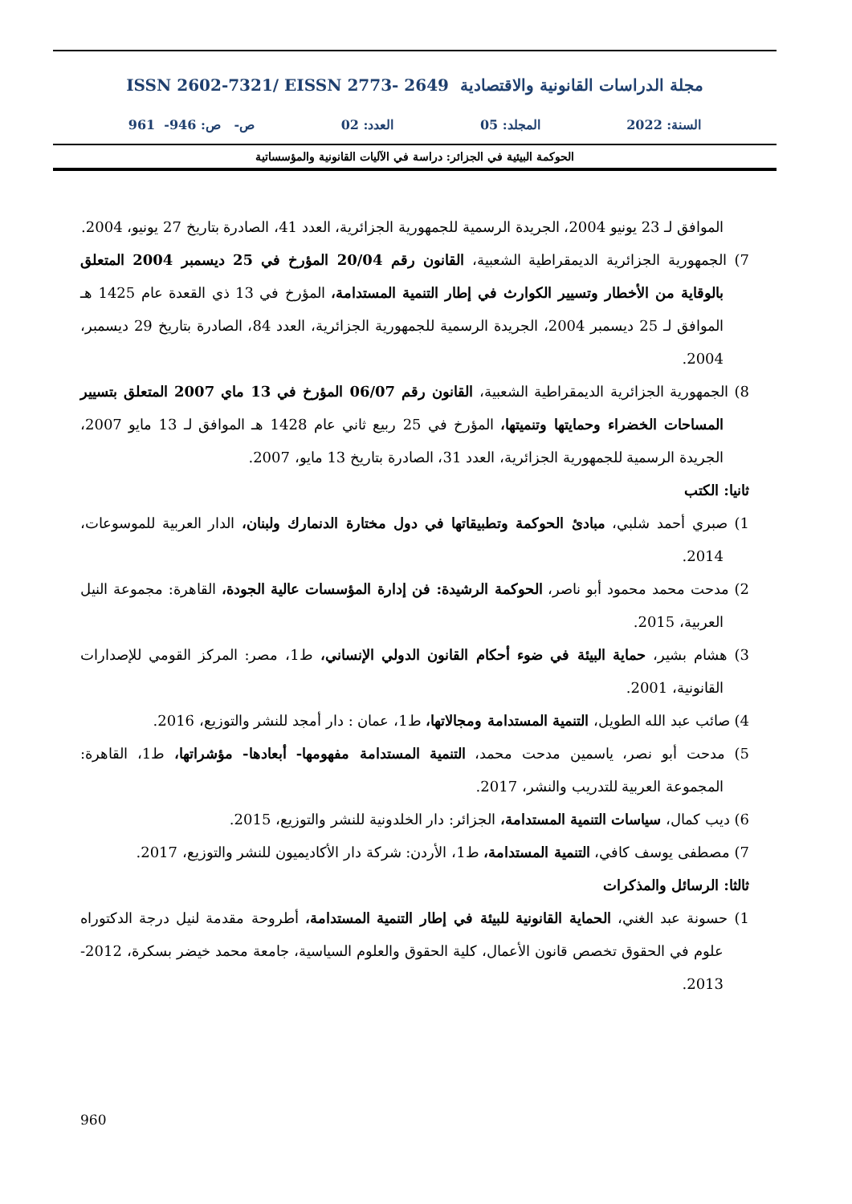مجلة الدراسات القانونية والاقتصادية ISSN 2602-7321/ EISSN 2773- 2649
السنة: 2022 المجلد: 05 العدد: 02 ص- ص: 946- 961
الحوكمة البيئية في الجزائر: دراسة في الآليات القانونية والمؤسساتية
الموافق لـ 23 يونيو 2004، الجريدة الرسمية للجمهورية الجزائرية، العدد 41، الصادرة بتاريخ 27 يونيو، 2004.
7) الجمهورية الجزائرية الديمقراطية الشعبية، القانون رقم 20/04 المؤرخ في 25 ديسمبر 2004 المتعلق بالوقاية من الأخطار وتسيير الكوارث في إطار التنمية المستدامة، المؤرخ في 13 ذي القعدة عام 1425 هـ الموافق لـ 25 ديسمبر 2004، الجريدة الرسمية للجمهورية الجزائرية، العدد 84، الصادرة بتاريخ 29 ديسمبر، 2004.
8) الجمهورية الجزائرية الديمقراطية الشعبية، القانون رقم 06/07 المؤرخ في 13 ماي 2007 المتعلق بتسيير المساحات الخضراء وحمايتها وتنميتها، المؤرخ في 25 ربيع ثاني عام 1428 هـ الموافق لـ 13 مايو 2007، الجريدة الرسمية للجمهورية الجزائرية، العدد 31، الصادرة بتاريخ 13 مايو، 2007.
ثانيا: الكتب
1) صبري أحمد شلبي، مبادئ الحوكمة وتطبيقاتها في دول مختارة الدنمارك ولبنان، الدار العربية للموسوعات، 2014.
2) مدحت محمد محمود أبو ناصر، الحوكمة الرشيدة: فن إدارة المؤسسات عالية الجودة، القاهرة: مجموعة النيل العربية، 2015.
3) هشام بشير، حماية البيئة في ضوء أحكام القانون الدولي الإنساني، ط1، مصر: المركز القومي للإصدارات القانونية، 2001.
4) صائب عبد الله الطويل، التنمية المستدامة ومجالاتها، ط1، عمان : دار أمجد للنشر والتوزيع، 2016.
5) مدحت أبو نصر، ياسمين مدحت محمد، التنمية المستدامة مفهومها- أبعادها- مؤشراتها، ط1، القاهرة: المجموعة العربية للتدريب والنشر، 2017.
6) ديب كمال، سياسات التنمية المستدامة، الجزائر: دار الخلدونية للنشر والتوزيع، 2015.
7) مصطفى يوسف كافي، التنمية المستدامة، ط1، الأردن: شركة دار الأكاديميون للنشر والتوزيع، 2017.
ثالثا: الرسائل والمذكرات
1) حسونة عبد الغني، الحماية القانونية للبيئة في إطار التنمية المستدامة، أطروحة مقدمة لنيل درجة الدكتوراه علوم في الحقوق تخصص قانون الأعمال، كلية الحقوق والعلوم السياسية، جامعة محمد خيضر بسكرة، 2012-2013.
960